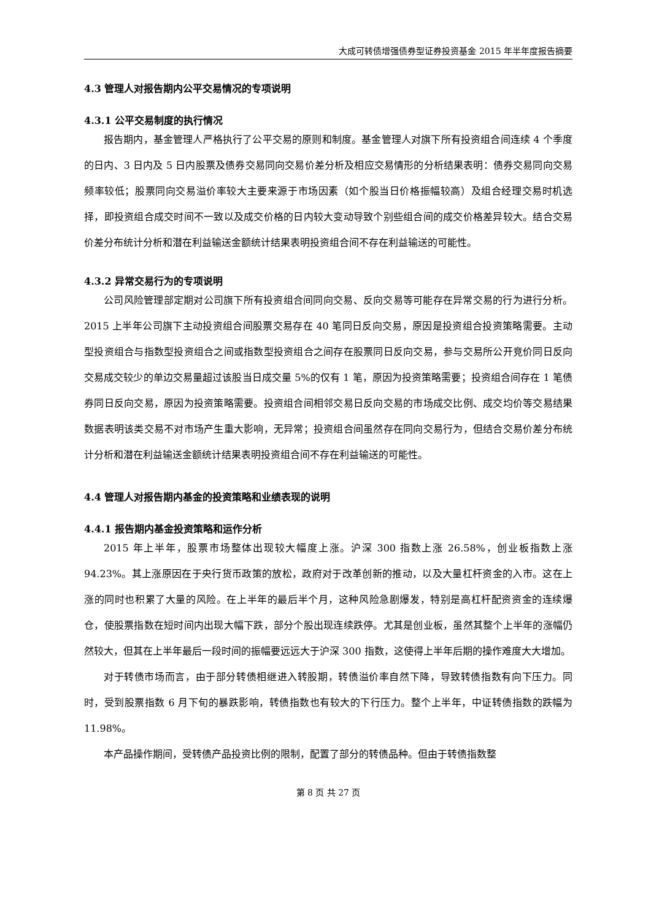大成可转债增强债券型证券投资基金 2015 年半年度报告摘要
4.3 管理人对报告期内公平交易情况的专项说明
4.3.1 公平交易制度的执行情况
报告期内，基金管理人严格执行了公平交易的原则和制度。基金管理人对旗下所有投资组合间连续 4 个季度的日内、3 日内及 5 日内股票及债券交易同向交易价差分析及相应交易情形的分析结果表明：债券交易同向交易频率较低；股票同向交易溢价率较大主要来源于市场因素（如个股当日价格振幅较高）及组合经理交易时机选择，即投资组合成交时间不一致以及成交价格的日内较大变动导致个别些组合间的成交价格差异较大。结合交易价差分布统计分析和潜在利益输送金额统计结果表明投资组合间不存在利益输送的可能性。
4.3.2 异常交易行为的专项说明
公司风险管理部定期对公司旗下所有投资组合间同向交易、反向交易等可能存在异常交易的行为进行分析。2015 上半年公司旗下主动投资组合间股票交易存在 40 笔同日反向交易，原因是投资组合投资策略需要。主动型投资组合与指数型投资组合之间或指数型投资组合之间存在股票同日反向交易，参与交易所公开竞价同日反向交易成交较少的单边交易量超过该股当日成交量 5%的仅有 1 笔，原因为投资策略需要；投资组合间存在 1 笔债券同日反向交易，原因为投资策略需要。投资组合间相邻交易日反向交易的市场成交比例、成交均价等交易结果数据表明该类交易不对市场产生重大影响，无异常；投资组合间虽然存在同向交易行为，但结合交易价差分布统计分析和潜在利益输送金额统计结果表明投资组合间不存在利益输送的可能性。
4.4 管理人对报告期内基金的投资策略和业绩表现的说明
4.4.1 报告期内基金投资策略和运作分析
2015 年上半年，股票市场整体出现较大幅度上涨。沪深 300 指数上涨 26.58%，创业板指数上涨 94.23%。其上涨原因在于央行货币政策的放松，政府对于改革创新的推动，以及大量杠杆资金的入市。这在上涨的同时也积累了大量的风险。在上半年的最后半个月，这种风险急剧爆发，特别是高杠杆配资资金的连续爆仓，使股票指数在短时间内出现大幅下跌，部分个股出现连续跌停。尤其是创业板，虽然其整个上半年的涨幅仍然较大，但其在上半年最后一段时间的振幅要远远大于沪深 300 指数，这使得上半年后期的操作难度大大增加。
对于转债市场而言，由于部分转债相继进入转股期，转债溢价率自然下降，导致转债指数有向下压力。同时，受到股票指数 6 月下旬的暴跌影响，转债指数也有较大的下行压力。整个上半年，中证转债指数的跌幅为 11.98%。
本产品操作期间，受转债产品投资比例的限制，配置了部分的转债品种。但由于转债指数整
第 8 页 共 27 页